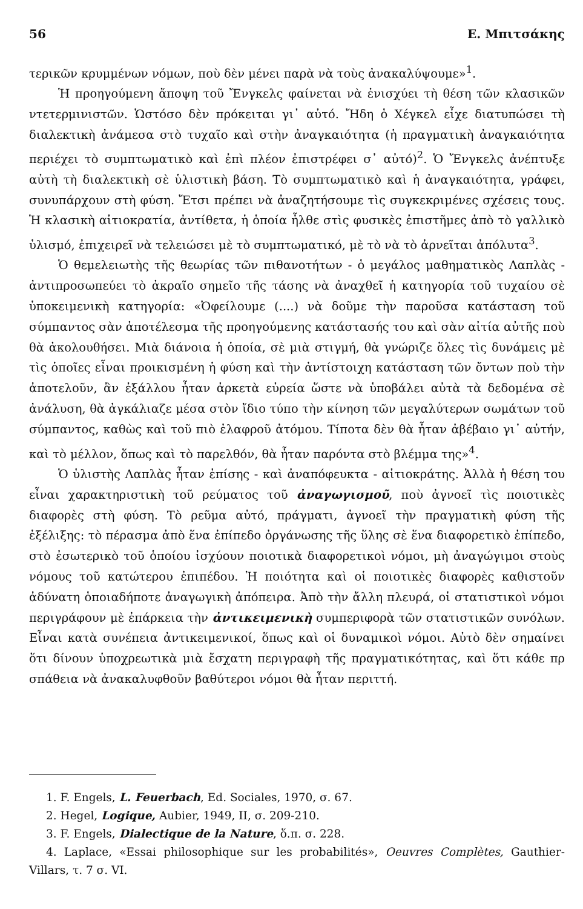56 Ε. Μπιτσάκης
τερικῶν κρυμμένων νόμων, ποὺ δὲν μένει παρὰ νὰ τοὺς ἀνακαλύψουμε»<sup>1</sup>.
Ἡ προηγούμενη ἄποψη τοῦ Ἔνγκελς φαίνεται νὰ ἐνισχύει τὴ θέση τῶν κλασικῶν ντετερμινιστῶν. Ὡστόσο δὲν πρόκειται γι᾽ αὐτό. Ἤδη ὁ Χέγκελ εἶχε διατυπώσει τὴ διαλεκτικὴ ἀνάμεσα στὸ τυχαῖο καὶ στὴν ἀναγκαιότητα (ἡ πραγματικὴ ἀναγκαιότητα περιέχει τὸ συμπτωματικὸ καὶ ἐπὶ πλέον ἐπιστρέφει σ᾽ αὐτό)<sup>2</sup>. Ὁ Ἔνγκελς ἀνέπτυξε αὐτὴ τὴ διαλεκτικὴ σὲ ὑλιστικὴ βάση. Τὸ συμπτωματικὸ καὶ ἡ ἀναγκαιότητα, γράφει, συνυπάρχουν στὴ φύση. Ἔτσι πρέπει νὰ ἀναζητήσουμε τὶς συγκεκριμένες σχέσεις τους. Ἡ κλασικὴ αἰτιοκρατία, ἀντίθετα, ἡ ὁποία ἦλθε στὶς φυσικὲς ἐπιστῆμες ἀπὸ τὸ γαλλικὸ ὑλισμό, ἐπιχειρεῖ νὰ τελειώσει μὲ τὸ συμπτωματικό, μὲ τὸ νὰ τὸ ἀρνεῖται ἀπόλυτα<sup>3</sup>.
Ὁ θεμελειωτὴς τῆς θεωρίας τῶν πιθανοτήτων - ὁ μεγάλος μαθηματικὸς Λαπλὰς - ἀντιπροσωπεύει τὸ ἀκραῖο σημεῖο τῆς τάσης νὰ ἀναχθεῖ ἡ κατηγορία τοῦ τυχαίου σὲ ὑποκειμενικὴ κατηγορία: «Ὀφείλουμε (....) νὰ δοῦμε τὴν παροῦσα κατάσταση τοῦ σύμπαντος σὰν ἀποτέλεσμα τῆς προηγούμενης κατάστασής του καὶ σὰν αἰτία αὐτῆς ποὺ θὰ ἀκολουθήσει. Μιὰ διάνοια ἡ ὁποία, σὲ μιὰ στιγμή, θὰ γνώριζε ὅλες τὶς δυνάμεις μὲ τὶς ὁποῖες εἶναι προικισμένη ἡ φύση καὶ τὴν ἀντίστοιχη κατάσταση τῶν ὄντων ποὺ τὴν ἀποτελοῦν, ἂν ἐξάλλου ἦταν ἀρκετὰ εὐρεία ὥστε νὰ ὑποβάλει αὐτὰ τὰ δεδομένα σὲ ἀνάλυση, θὰ ἀγκάλιαζε μέσα στὸν ἴδιο τύπο τὴν κίνηση τῶν μεγαλύτερων σωμάτων τοῦ σύμπαντος, καθὼς καὶ τοῦ πιὸ ἐλαφροῦ ἀτόμου. Τίποτα δὲν θὰ ἦταν ἀβέβαιο γι᾽ αὐτήν, καὶ τὸ μέλλον, ὅπως καὶ τὸ παρελθόν, θὰ ἦταν παρόντα στὸ βλέμμα της»<sup>4</sup>.
Ὁ ὑλιστὴς Λαπλὰς ἦταν ἐπίσης - καὶ ἀναπόφευκτα - αἰτιοκράτης. Ἀλλὰ ἡ θέση του εἶναι χαρακτηριστικὴ τοῦ ρεύματος τοῦ ἀναγωγισμοῦ, ποὺ ἀγνοεῖ τὶς ποιοτικὲς διαφορὲς στὴ φύση. Τὸ ρεῦμα αὐτό, πράγματι, ἀγνοεῖ τὴν πραγματικὴ φύση τῆς ἐξέλιξης: τὸ πέρασμα ἀπὸ ἕνα ἐπίπεδο ὀργάνωσης τῆς ὕλης σὲ ἕνα διαφορετικὸ ἐπίπεδο, στὸ ἐσωτερικὸ τοῦ ὁποίου ἰσχύουν ποιοτικὰ διαφορετικοὶ νόμοι, μὴ ἀναγώγιμοι στοὺς νόμους τοῦ κατώτερου ἐπιπέδου. Ἡ ποιότητα καὶ οἱ ποιοτικὲς διαφορὲς καθιστοῦν ἀδύνατη ὁποιαδήποτε ἀναγωγικὴ ἀπόπειρα. Ἀπὸ τὴν ἄλλη πλευρά, οἱ στατιστικοὶ νόμοι περιγράφουν μὲ ἐπάρκεια τὴν ἀντικειμενικὴ συμπεριφορὰ τῶν στατιστικῶν συνόλων. Εἶναι κατὰ συνέπεια ἀντικειμενικοί, ὅπως καὶ οἱ δυναμικοὶ νόμοι. Αὐτὸ δὲν σημαίνει ὅτι δίνουν ὑποχρεωτικὰ μιὰ ἔσχατη περιγραφὴ τῆς πραγματικότητας, καὶ ὅτι κάθε πρ σπάθεια νὰ ἀνακαλυφθοῦν βαθύτεροι νόμοι θὰ ἦταν περιττή.
1. F. Engels, L. Feuerbach, Ed. Sociales, 1970, σ. 67.
2. Hegel, Logique, Aubier, 1949, II, σ. 209-210.
3. F. Engels, Dialectique de la Nature, ὅ.π. σ. 228.
4. Laplace, «Essai philosophique sur les probabilités», Oeuvres Complètes, Gauthier- Villars, τ. 7 σ. VI.